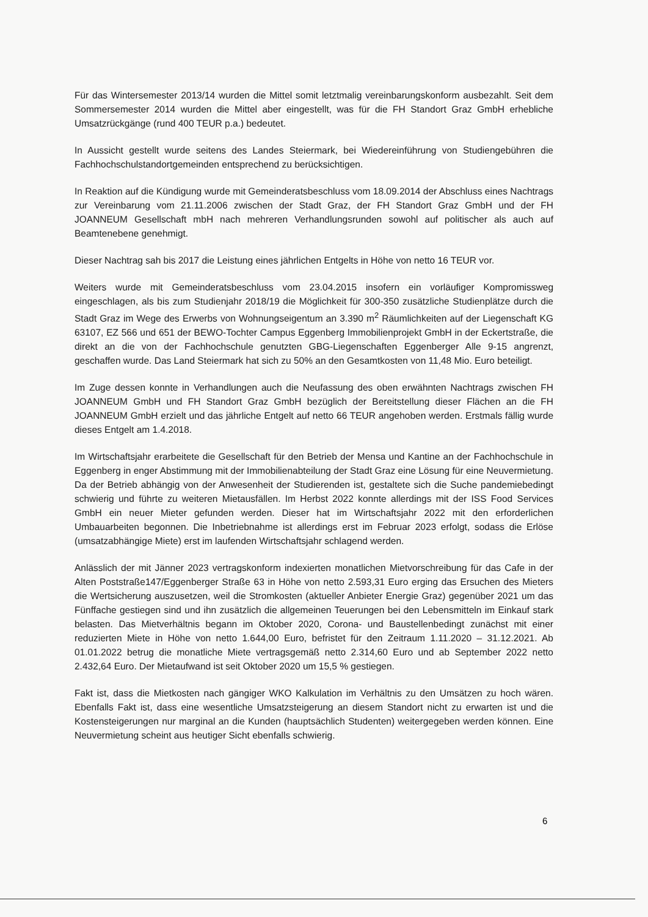Für das Wintersemester 2013/14 wurden die Mittel somit letztmalig vereinbarungskonform ausbezahlt. Seit dem Sommersemester 2014 wurden die Mittel aber eingestellt, was für die FH Standort Graz GmbH erhebliche Umsatzrückgänge (rund 400 TEUR p.a.) bedeutet.
In Aussicht gestellt wurde seitens des Landes Steiermark, bei Wiedereinführung von Studiengebühren die Fachhochschulstandortgemeinden entsprechend zu berücksichtigen.
In Reaktion auf die Kündigung wurde mit Gemeinderatsbeschluss vom 18.09.2014 der Abschluss eines Nachtrags zur Vereinbarung vom 21.11.2006 zwischen der Stadt Graz, der FH Standort Graz GmbH und der FH JOANNEUM Gesellschaft mbH nach mehreren Verhandlungsrunden sowohl auf politischer als auch auf Beamtenebene genehmigt.
Dieser Nachtrag sah bis 2017 die Leistung eines jährlichen Entgelts in Höhe von netto 16 TEUR vor.
Weiters wurde mit Gemeinderatsbeschluss vom 23.04.2015 insofern ein vorläufiger Kompromissweg eingeschlagen, als bis zum Studienjahr 2018/19 die Möglichkeit für 300-350 zusätzliche Studienplätze durch die Stadt Graz im Wege des Erwerbs von Wohnungseigentum an 3.390 m<sup>2</sup> Räumlichkeiten auf der Liegenschaft KG 63107, EZ 566 und 651 der BEWO-Tochter Campus Eggenberg Immobilienprojekt GmbH in der Eckertstraße, die direkt an die von der Fachhochschule genutzten GBG-Liegenschaften Eggenberger Alle 9-15 angrenzt, geschaffen wurde. Das Land Steiermark hat sich zu 50% an den Gesamtkosten von 11,48 Mio. Euro beteiligt.
Im Zuge dessen konnte in Verhandlungen auch die Neufassung des oben erwähnten Nachtrags zwischen FH JOANNEUM GmbH und FH Standort Graz GmbH bezüglich der Bereitstellung dieser Flächen an die FH JOANNEUM GmbH erzielt und das jährliche Entgelt auf netto 66 TEUR angehoben werden. Erstmals fällig wurde dieses Entgelt am 1.4.2018.
Im Wirtschaftsjahr erarbeitete die Gesellschaft für den Betrieb der Mensa und Kantine an der Fachhochschule in Eggenberg in enger Abstimmung mit der Immobilienabteilung der Stadt Graz eine Lösung für eine Neuvermietung. Da der Betrieb abhängig von der Anwesenheit der Studierenden ist, gestaltete sich die Suche pandemiebedingt schwierig und führte zu weiteren Mietausfällen. Im Herbst 2022 konnte allerdings mit der ISS Food Services GmbH ein neuer Mieter gefunden werden. Dieser hat im Wirtschaftsjahr 2022 mit den erforderlichen Umbauarbeiten begonnen. Die Inbetriebnahme ist allerdings erst im Februar 2023 erfolgt, sodass die Erlöse (umsatzabhängige Miete) erst im laufenden Wirtschaftsjahr schlagend werden.
Anlässlich der mit Jänner 2023 vertragskonform indexierten monatlichen Mietvorschreibung für das Cafe in der Alten Poststraße147/Eggenberger Straße 63 in Höhe von netto 2.593,31 Euro erging das Ersuchen des Mieters die Wertsicherung auszusetzen, weil die Stromkosten (aktueller Anbieter Energie Graz) gegenüber 2021 um das Fünffache gestiegen sind und ihn zusätzlich die allgemeinen Teuerungen bei den Lebensmitteln im Einkauf stark belasten. Das Mietverhältnis begann im Oktober 2020, Corona- und Baustellenbedingt zunächst mit einer reduzierten Miete in Höhe von netto 1.644,00 Euro, befristet für den Zeitraum 1.11.2020 – 31.12.2021. Ab 01.01.2022 betrug die monatliche Miete vertragsgemäß netto 2.314,60 Euro und ab September 2022 netto 2.432,64 Euro. Der Mietaufwand ist seit Oktober 2020 um 15,5 % gestiegen.
Fakt ist, dass die Mietkosten nach gängiger WKO Kalkulation im Verhältnis zu den Umsätzen zu hoch wären. Ebenfalls Fakt ist, dass eine wesentliche Umsatzsteigerung an diesem Standort nicht zu erwarten ist und die Kostensteigerungen nur marginal an die Kunden (hauptsächlich Studenten) weitergegeben werden können. Eine Neuvermietung scheint aus heutiger Sicht ebenfalls schwierig.
6